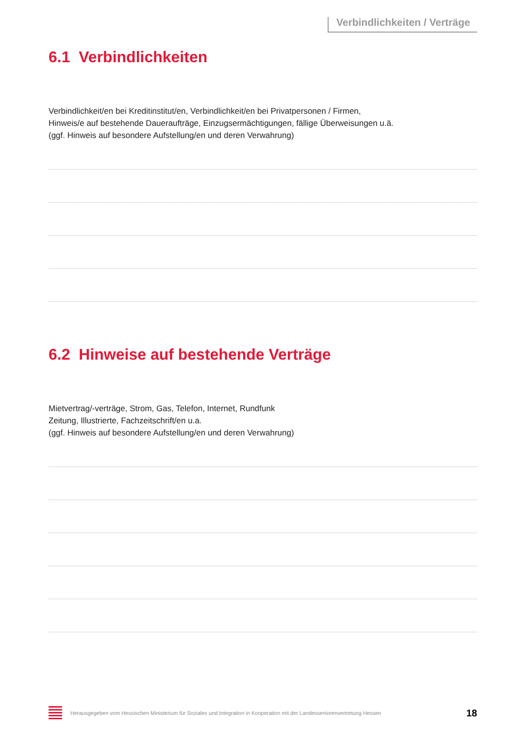Verbindlichkeiten / Verträge
6.1 Verbindlichkeiten
Verbindlichkeit/en bei Kreditinstitut/en, Verbindlichkeit/en bei Privatpersonen / Firmen,
Hinweis/e auf bestehende Daueraufträge, Einzugsermächtigungen, fällige Überweisungen u.ä.
(ggf. Hinweis auf besondere Aufstellung/en und deren Verwahrung)
6.2 Hinweise auf bestehende Verträge
Mietvertrag/-verträge, Strom, Gas, Telefon, Internet, Rundfunk
Zeitung, Illustrierte, Fachzeitschrift/en u.a.
(ggf. Hinweis auf besondere Aufstellung/en und deren Verwahrung)
Herausgegeben vom Hessischen Ministerium für Soziales und Integration in Kooperation mit der Landesseniorenvertretung Hessen
18